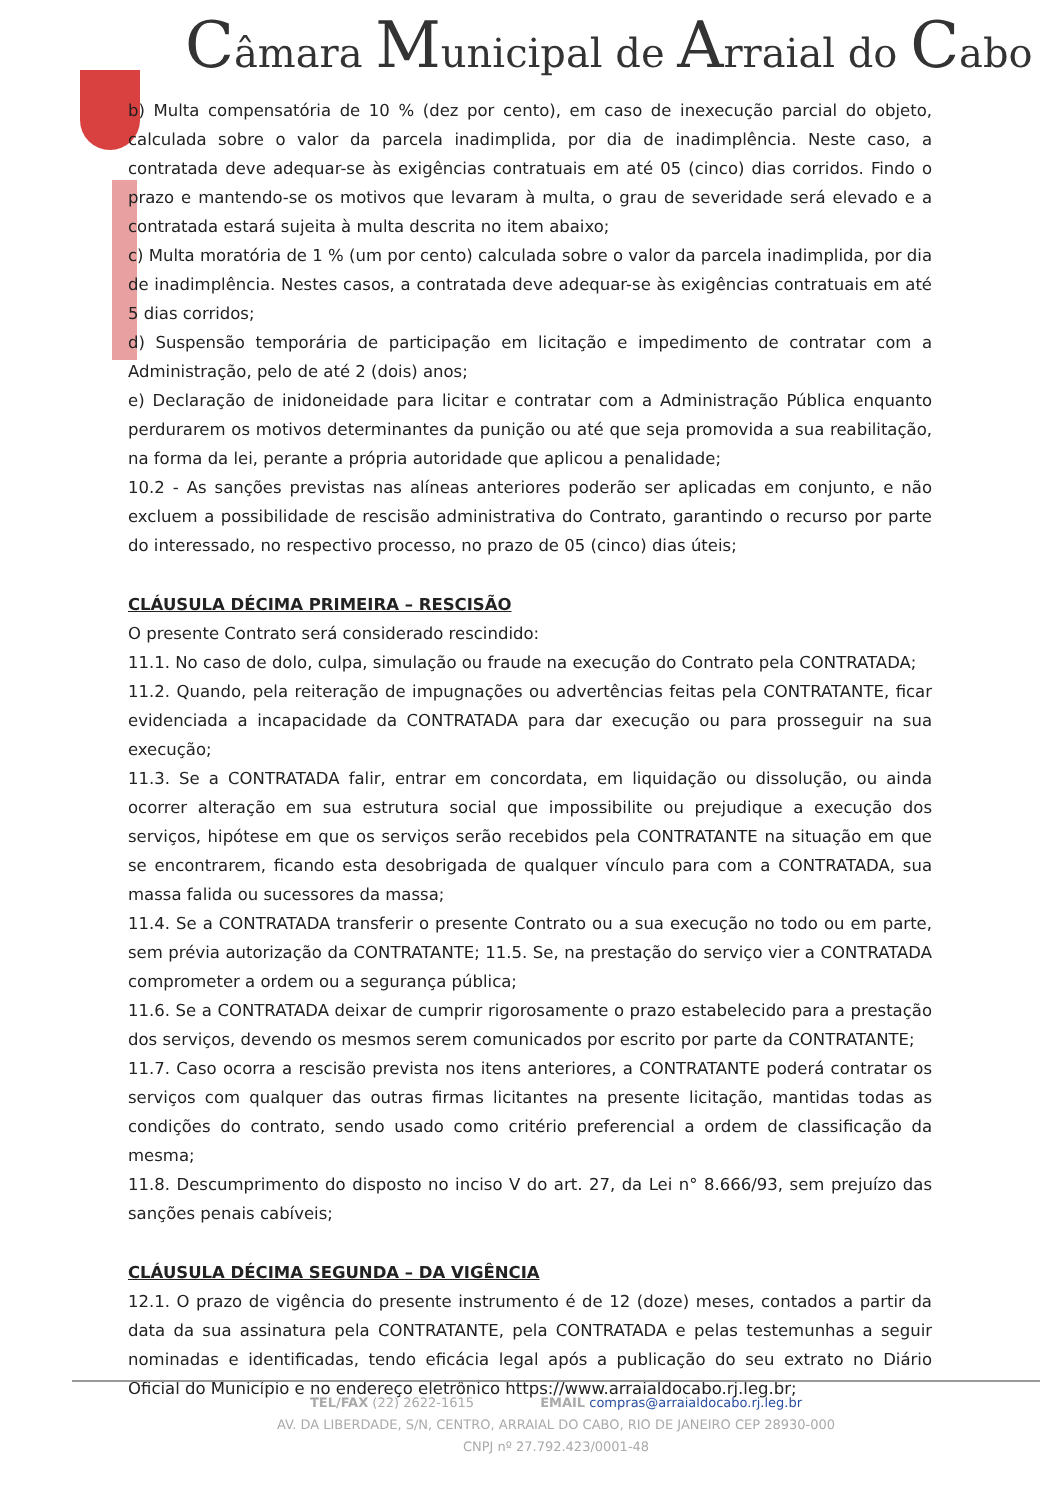Câmara Municipal de Arraial do Cabo
b) Multa compensatória de 10 % (dez por cento), em caso de inexecução parcial do objeto, calculada sobre o valor da parcela inadimplida, por dia de inadimplência. Neste caso, a contratada deve adequar-se às exigências contratuais em até 05 (cinco) dias corridos. Findo o prazo e mantendo-se os motivos que levaram à multa, o grau de severidade será elevado e a contratada estará sujeita à multa descrita no item abaixo;
c) Multa moratória de 1 % (um por cento) calculada sobre o valor da parcela inadimplida, por dia de inadimplência. Nestes casos, a contratada deve adequar-se às exigências contratuais em até 5 dias corridos;
d) Suspensão temporária de participação em licitação e impedimento de contratar com a Administração, pelo de até 2 (dois) anos;
e) Declaração de inidoneidade para licitar e contratar com a Administração Pública enquanto perdurarem os motivos determinantes da punição ou até que seja promovida a sua reabilitação, na forma da lei, perante a própria autoridade que aplicou a penalidade;
10.2 - As sanções previstas nas alíneas anteriores poderão ser aplicadas em conjunto, e não excluem a possibilidade de rescisão administrativa do Contrato, garantindo o recurso por parte do interessado, no respectivo processo, no prazo de 05 (cinco) dias úteis;
CLÁUSULA DÉCIMA PRIMEIRA – RESCISÃO
O presente Contrato será considerado rescindido:
11.1. No caso de dolo, culpa, simulação ou fraude na execução do Contrato pela CONTRATADA;
11.2. Quando, pela reiteração de impugnações ou advertências feitas pela CONTRATANTE, ficar evidenciada a incapacidade da CONTRATADA para dar execução ou para prosseguir na sua execução;
11.3. Se a CONTRATADA falir, entrar em concordata, em liquidação ou dissolução, ou ainda ocorrer alteração em sua estrutura social que impossibilite ou prejudique a execução dos serviços, hipótese em que os serviços serão recebidos pela CONTRATANTE na situação em que se encontrarem, ficando esta desobrigada de qualquer vínculo para com a CONTRATADA, sua massa falida ou sucessores da massa;
11.4. Se a CONTRATADA transferir o presente Contrato ou a sua execução no todo ou em parte, sem prévia autorização da CONTRATANTE; 11.5. Se, na prestação do serviço vier a CONTRATADA comprometer a ordem ou a segurança pública;
11.6. Se a CONTRATADA deixar de cumprir rigorosamente o prazo estabelecido para a prestação dos serviços, devendo os mesmos serem comunicados por escrito por parte da CONTRATANTE;
11.7. Caso ocorra a rescisão prevista nos itens anteriores, a CONTRATANTE poderá contratar os serviços com qualquer das outras firmas licitantes na presente licitação, mantidas todas as condições do contrato, sendo usado como critério preferencial a ordem de classificação da mesma;
11.8. Descumprimento do disposto no inciso V do art. 27, da Lei n° 8.666/93, sem prejuízo das sanções penais cabíveis;
CLÁUSULA DÉCIMA SEGUNDA – DA VIGÊNCIA
12.1. O prazo de vigência do presente instrumento é de 12 (doze) meses, contados a partir da data da sua assinatura pela CONTRATANTE, pela CONTRATADA e pelas testemunhas a seguir nominadas e identificadas, tendo eficácia legal após a publicação do seu extrato no Diário Oficial do Município e no endereço eletrônico https://www.arraialdocabo.rj.leg.br;
TEL/FAX (22) 2622-1615 EMAIL compras@arraialdocabo.rj.leg.br
AV. DA LIBERDADE, S/N, CENTRO, ARRAIAL DO CABO, RIO DE JANEIRO CEP 28930-000
CNPJ nº 27.792.423/0001-48